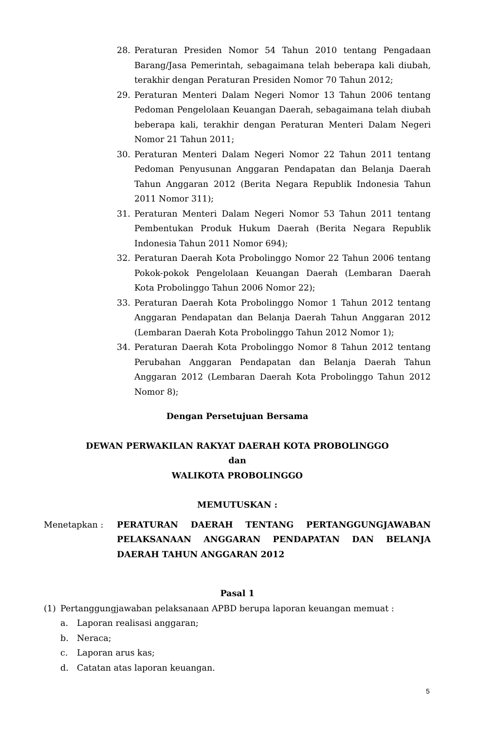28. Peraturan Presiden Nomor 54 Tahun 2010 tentang Pengadaan Barang/Jasa Pemerintah, sebagaimana telah beberapa kali diubah, terakhir dengan Peraturan Presiden Nomor 70 Tahun 2012;
29. Peraturan Menteri Dalam Negeri Nomor 13 Tahun 2006 tentang Pedoman Pengelolaan Keuangan Daerah, sebagaimana telah diubah beberapa kali, terakhir dengan Peraturan Menteri Dalam Negeri Nomor 21 Tahun 2011;
30. Peraturan Menteri Dalam Negeri Nomor 22 Tahun 2011 tentang Pedoman Penyusunan Anggaran Pendapatan dan Belanja Daerah Tahun Anggaran 2012 (Berita Negara Republik Indonesia Tahun 2011 Nomor 311);
31. Peraturan Menteri Dalam Negeri Nomor 53 Tahun 2011 tentang Pembentukan Produk Hukum Daerah (Berita Negara Republik Indonesia Tahun 2011 Nomor 694);
32. Peraturan Daerah Kota Probolinggo Nomor 22 Tahun 2006 tentang Pokok-pokok Pengelolaan Keuangan Daerah (Lembaran Daerah Kota Probolinggo Tahun 2006 Nomor 22);
33. Peraturan Daerah Kota Probolinggo Nomor 1 Tahun 2012 tentang Anggaran Pendapatan dan Belanja Daerah Tahun Anggaran 2012 (Lembaran Daerah Kota Probolinggo Tahun 2012 Nomor 1);
34. Peraturan Daerah Kota Probolinggo Nomor 8 Tahun 2012 tentang Perubahan Anggaran Pendapatan dan Belanja Daerah Tahun Anggaran 2012 (Lembaran Daerah Kota Probolinggo Tahun 2012 Nomor 8);
Dengan Persetujuan Bersama
DEWAN PERWAKILAN RAKYAT DAERAH KOTA PROBOLINGGO
dan
WALIKOTA PROBOLINGGO
MEMUTUSKAN :
Menetapkan : PERATURAN DAERAH TENTANG PERTANGGUNGJAWABAN PELAKSANAAN ANGGARAN PENDAPATAN DAN BELANJA DAERAH TAHUN ANGGARAN 2012
Pasal 1
(1) Pertanggungjawaban pelaksanaan APBD berupa laporan keuangan memuat :
a. Laporan realisasi anggaran;
b. Neraca;
c. Laporan arus kas;
d. Catatan atas laporan keuangan.
5